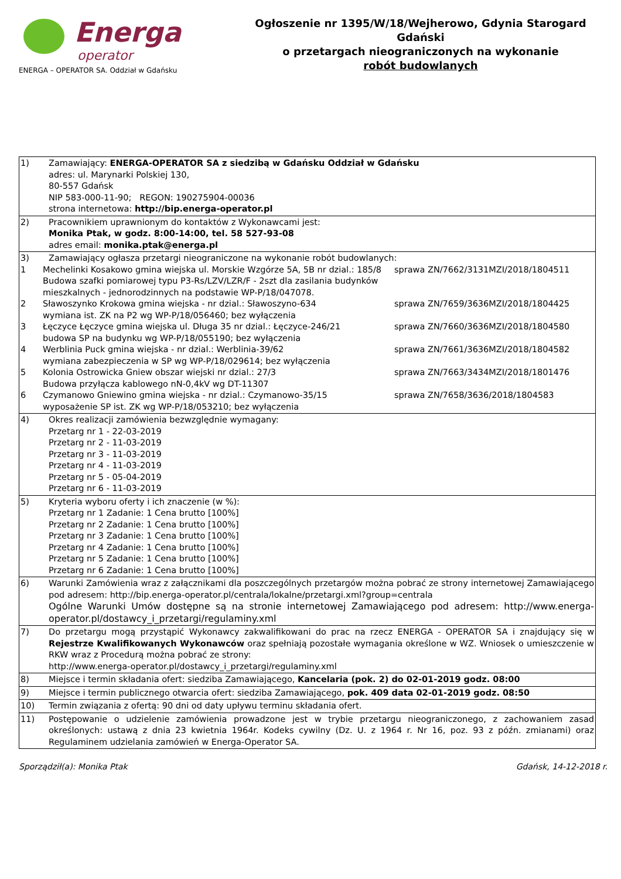Energa
operator
ENERGA – OPERATOR SA. Oddział w Gdańsku
Ogłoszenie nr 1395/W/18/Wejherowo, Gdynia Starogard Gdański
o przetargach nieograniczonych na wykonanie
robót budowlanych
| 1) | Zamawiający: ENERGA-OPERATOR SA z siedzibą w Gdańsku Oddział w Gdańsku adres: ul. Marynarki Polskiej 130, 80-557 Gdańsk NIP 583-000-11-90; REGON: 190275904-00036 strona internetowa: http://bip.energa-operator.pl |
| 2) | Pracownikiem uprawnionym do kontaktów z Wykonawcami jest: Monika Ptak, w godz. 8:00-14:00, tel. 58 527-93-08 adres email: monika.ptak@energa.pl |
| 3) 1 2 3 4 5 6 | Zamawiający ogłasza przetargi nieograniczone na wykonanie robót budowlanych: Mechelinki Kosakowo gmina wiejska ul. Morskie Wzgórze 5A, 5B nr dzial.: 185/8 Budowa szafki pomiarowej typu P3-Rs/LZV/LZR/F - 2szt dla zasilania budynków mieszkalnych - jednorodzinnych na podstawie WP-P/18/047078. sprawa ZN/7662/3131MZI/2018/1804511 Sławoszynko Krokowa gmina wiejska - nr dzial.: Sławoszyno-634 wymiana ist. ZK na P2 wg WP-P/18/056460; bez wyłączenia sprawa ZN/7659/3636MZI/2018/1804425 Łęczyce Łęczyce gmina wiejska ul. Długa 35 nr dzial.: Łęczyce-246/21 budowa SP na budynku wg WP-P/18/055190; bez wyłączenia sprawa ZN/7660/3636MZI/2018/1804580 Werblinia Puck gmina wiejska - nr dzial.: Werblinia-39/62 wymiana zabezpieczenia w SP wg WP-P/18/029614; bez wyłączenia sprawa ZN/7661/3636MZI/2018/1804582 Kolonia Ostrowicka Gniew obszar wiejski nr dzial.: 27/3 Budowa przyłącza kablowego nN-0,4kV wg DT-11307 sprawa ZN/7663/3434MZI/2018/1801476 Czymanowo Gniewino gmina wiejska - nr dzial.: Czymanowo-35/15 wyposażenie SP ist. ZK wg WP-P/18/053210; bez wyłączenia sprawa ZN/7658/3636/2018/1804583 |
| 4) | Okres realizacji zamówienia bezwzględnie wymagany: Przetarg nr 1 - 22-03-2019 Przetarg nr 2 - 11-03-2019 Przetarg nr 3 - 11-03-2019 Przetarg nr 4 - 11-03-2019 Przetarg nr 5 - 05-04-2019 Przetarg nr 6 - 11-03-2019 |
| 5) | Kryteria wyboru oferty i ich znaczenie (w %): Przetarg nr 1 Zadanie: 1 Cena brutto [100%] Przetarg nr 2 Zadanie: 1 Cena brutto [100%] Przetarg nr 3 Zadanie: 1 Cena brutto [100%] Przetarg nr 4 Zadanie: 1 Cena brutto [100%] Przetarg nr 5 Zadanie: 1 Cena brutto [100%] Przetarg nr 6 Zadanie: 1 Cena brutto [100%] |
| 6) | Warunki Zamówienia wraz z załącznikami dla poszczególnych przetargów można pobrać ze strony internetowej Zamawiającego pod adresem: http://bip.energa-operator.pl/centrala/lokalne/przetargi.xml?group=centrala Ogólne Warunki Umów dostępne są na stronie internetowej Zamawiającego pod adresem: http://www.energa-operator.pl/dostawcy_i_przetargi/regulaminy.xml |
| 7) | Do przetargu mogą przystąpić Wykonawcy zakwalifikowani do prac na rzecz ENERGA - OPERATOR SA i znajdujący się w Rejestrze Kwalifikowanych Wykonawców oraz spełniają pozostałe wymagania określone w WZ. Wniosek o umieszczenie w RKW wraz z Procedurą można pobrać ze strony: http://www.energa-operator.pl/dostawcy_i_przetargi/regulaminy.xml |
| 8) | Miejsce i termin składania ofert: siedziba Zamawiającego, Kancelaria (pok. 2) do 02-01-2019 godz. 08:00 |
| 9) | Miejsce i termin publicznego otwarcia ofert: siedziba Zamawiającego, pok. 409 data 02-01-2019 godz. 08:50 |
| 10) | Termin związania z ofertą: 90 dni od daty upływu terminu składania ofert. |
| 11) | Postępowanie o udzielenie zamówienia prowadzone jest w trybie przetargu nieograniczonego, z zachowaniem zasad określonych: ustawą z dnia 23 kwietnia 1964r. Kodeks cywilny (Dz. U. z 1964 r. Nr 16, poz. 93 z późn. zmianami) oraz Regulaminem udzielania zamówień w Energa-Operator SA. |
Sporządził(a): Monika Ptak Gdańsk, 14-12-2018 r.